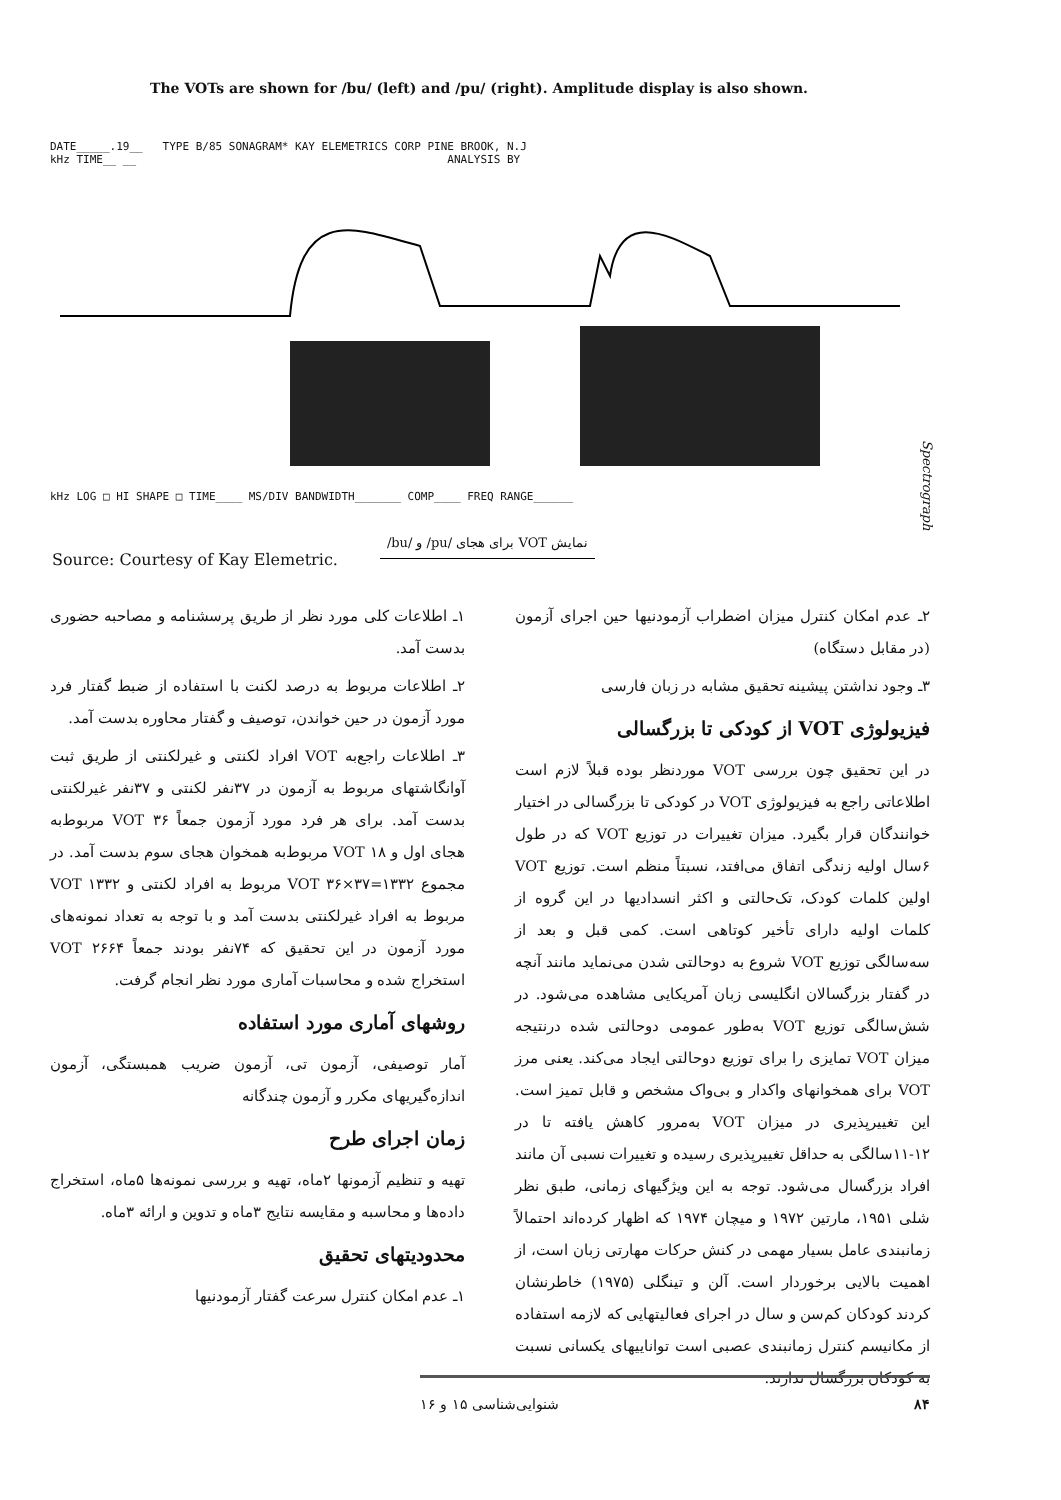The VOTs are shown for /bu/ (left) and /pu/ (right). Amplitude display is also shown.
DATE_____.19__ TYPE B/85 SONAGRAM* KAY ELEMETRICS CORP PINE BROOK, N.J
kHz TIME__ __ ANALYSIS BY
kHz LOG □ HI SHAPE □ TIME____ MS/DIV BANDWIDTH_______ COMP____ FREQ RANGE______
Spectrograph
نمایش VOT برای هجای /pu/ و /bu/
Source: Courtesy of Kay Elemetric.
۱ـ اطلاعات کلی مورد نظر از طریق پرسشنامه و مصاحبه حضوری بدست آمد.
۲ـ اطلاعات مربوط به درصد لکنت با استفاده از ضبط گفتار فرد مورد آزمون در حین خواندن، توصیف و گفتار محاوره بدست آمد.
۳ـ اطلاعات راجع‌به VOT افراد لکنتی و غیرلکنتی از طریق ثبت آوانگاشتهای مربوط به آزمون در ۳۷نفر لکنتی و ۳۷نفر غیرلکنتی بدست آمد. برای هر فرد مورد آزمون جمعاً ۳۶ VOT مربوط‌به هجای اول و ۱۸ VOT مربوط‌به همخوان هجای سوم بدست آمد. در مجموع ۱۳۳۲=۳۷×۳۶ VOT مربوط به افراد لکنتی و ۱۳۳۲ VOT مربوط به افراد غیرلکنتی بدست آمد و با توجه به تعداد نمونه‌های مورد آزمون در این تحقیق که ۷۴نفر بودند جمعاً ۲۶۶۴ VOT استخراج شده و محاسبات آماری مورد نظر انجام گرفت.
روشهای آماری مورد استفاده
آمار توصیفی، آزمون تی، آزمون ضریب همبستگی، آزمون اندازه‌گیریهای مکرر و آزمون چندگانه
زمان اجرای طرح
تهیه و تنظیم آزمونها ۲ماه، تهیه و بررسی نمونه‌ها ۵ماه، استخراج داده‌ها و محاسبه و مقایسه نتایج ۳ماه و تدوین و ارائه ۳ماه.
محدودیتهای تحقیق
۱ـ عدم امکان کنترل سرعت گفتار آزمودنیها
۲ـ عدم امکان کنترل میزان اضطراب آزمودنیها حین اجرای آزمون (در مقابل دستگاه)
۳ـ وجود نداشتن پیشینه تحقیق مشابه در زبان فارسی
فیزیولوژی VOT از کودکی تا بزرگسالی
در این تحقیق چون بررسی VOT موردنظر بوده قبلاً لازم است اطلاعاتی راجع به فیزیولوژی VOT در کودکی تا بزرگسالی در اختیار خوانندگان قرار بگیرد. میزان تغییرات در توزیع VOT که در طول ۶سال اولیه زندگی اتفاق می‌افتد، نسبتاً منظم است. توزیع VOT اولین کلمات کودک، تک‌حالتی و اکثر انسدادیها در این گروه از کلمات اولیه دارای تأخیر کوتاهی است. کمی قبل و بعد از سه‌سالگی توزیع VOT شروع به دوحالتی شدن می‌نماید مانند آنچه در گفتار بزرگسالان انگلیسی زبان آمریکایی مشاهده می‌شود. در شش‌سالگی توزیع VOT به‌طور عمومی دوحالتی شده درنتیجه میزان VOT تمایزی را برای توزیع دوحالتی ایجاد می‌کند. یعنی مرز VOT برای همخوانهای واکدار و بی‌واک مشخص و قابل تمیز است. این تغییرپذیری در میزان VOT به‌مرور کاهش یافته تا در ۱۲-۱۱سالگی به حداقل تغییرپذیری رسیده و تغییرات نسبی آن مانند افراد بزرگسال می‌شود. توجه به این ویژگیهای زمانی، طبق نظر شلی ۱۹۵۱، مارتین ۱۹۷۲ و میچان ۱۹۷۴ که اظهار کرده‌اند احتمالاً زمانبندی عامل بسیار مهمی در کنش حرکات مهارتی زبان است، از اهمیت بالایی برخوردار است. آلن و تینگلی (۱۹۷۵) خاطرنشان کردند کودکان کم‌سن و سال در اجرای فعالیتهایی که لازمه استفاده از مکانیسم کنترل زمانبندی عصبی است تواناییهای یکسانی نسبت به کودکان بزرگسال ندارند.
۸۴ شنوایی‌شناسی ۱۵ و ۱۶